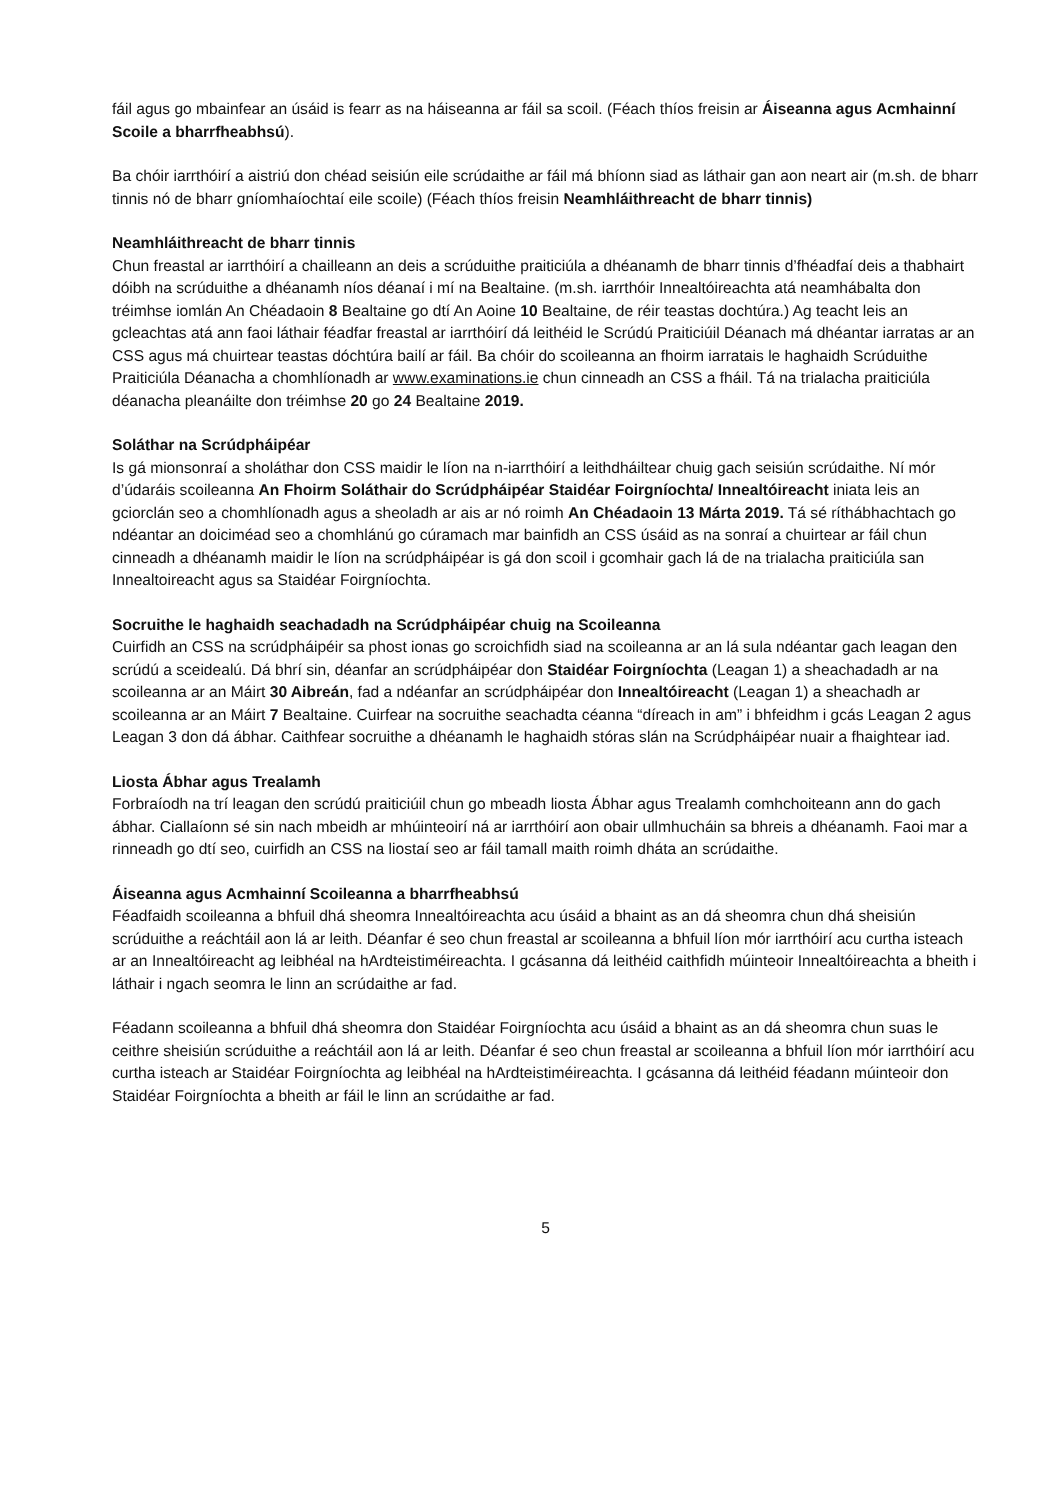fáil agus go mbainfear an úsáid is fearr as na háiseanna ar fáil sa scoil. (Féach thíos freisin ar Áiseanna agus Acmhainní Scoile a bharrfheabhsú).
Ba chóir iarrthóirí a aistriú don chéad seisiún eile scrúdaithe ar fáil má bhíonn siad as láthair gan aon neart air (m.sh. de bharr tinnis nó de bharr gníomhaíochtaí eile scoile) (Féach thíos freisin Neamhláithreacht de bharr tinnis)
Neamhláithreacht de bharr tinnis
Chun freastal ar iarrthóirí a chailleann an deis a scrúduithe praiticiúla a dhéanamh de bharr tinnis d’fhéadfaí deis a thabhairt dóibh na scrúduithe a dhéanamh níos déanaí i mí na Bealtaine. (m.sh. iarrthóir Innealtóireachta atá neamhábalta don tréimhse iomlán An Chéadaoin 8 Bealtaine go dtí An Aoine 10 Bealtaine, de réir teastas dochtúra.) Ag teacht leis an gcleachtas atá ann faoi láthair féadfar freastal ar iarrthóirí dá leithéid le Scrúdú Praiticiúil Déanach má dhéantar iarratas ar an CSS agus má chuirtear teastas dóchtúra bailí ar fáil. Ba chóir do scoileanna an fhoirm iarratais le haghaidh Scrúduithe Praiticiúla Déanacha a chomhlíonadh ar www.examinations.ie chun cinneadh an CSS a fháil. Tá na trialacha praiticiúla déanacha pleanáilte don tréimhse 20 go 24 Bealtaine 2019.
Soláthar na Scrúdpháipéar
Is gá mionsonraí a sholáthar don CSS maidir le líon na n-iarrthóirí a leithdháiltear chuig gach seisiún scrúdaithe. Ní mór d’údaráis scoileanna An Fhoirm Soláthair do Scrúdpháipéar Staidéar Foirgníochta/ Innealtóireacht iniata leis an gciorclán seo a chomhlíonadh agus a sheoladh ar ais ar nó roimh An Chéadaoin 13 Márta 2019. Tá sé ríthábhachtach go ndéantar an doiciméad seo a chomhlánú go cúramach mar bainfidh an CSS úsáid as na sonraí a chuirtear ar fáil chun cinneadh a dhéanamh maidir le líon na scrúdpháipéar is gá don scoil i gcomhair gach lá de na trialacha praiticiúla san Innealtoireacht agus sa Staidéar Foirgníochta.
Socruithe le haghaidh seachadadh na Scrúdpháipéar chuig na Scoileanna
Cuirfidh an CSS na scrúdpháipéir sa phost ionas go scroichfidh siad na scoileanna ar an lá sula ndéantar gach leagan den scrúdú a sceidealú. Dá bhrí sin, déanfar an scrúdpháipéar don Staidéar Foirgníochta (Leagan 1) a sheachadadh ar na scoileanna ar an Máirt 30 Aibreán, fad a ndéanfar an scrúdpháipéar don Innealtóireacht (Leagan 1) a sheachadh ar scoileanna ar an Máirt 7 Bealtaine. Cuirfear na socruithe seachadta céanna “díreach in am” i bhfeidhm i gcás Leagan 2 agus Leagan 3 don dá ábhar. Caithfear socruithe a dhéanamh le haghaidh stóras slán na Scrúdpháipéar nuair a fhaightear iad.
Liosta Ábhar agus Trealamh
Forbraíodh na trí leagan den scrúdú praiticiúil chun go mbeadh liosta Ábhar agus Trealamh comhchoiteann ann do gach ábhar. Ciallaíonn sé sin nach mbeidh ar mhúinteoirí ná ar iarrthóirí aon obair ullmhucháin sa bhreis a dhéanamh. Faoi mar a rinneadh go dtí seo, cuirfidh an CSS na liostaí seo ar fáil tamall maith roimh dháta an scrúdaithe.
Áiseanna agus Acmhainní Scoileanna a bharrfheabhsú
Féadfaidh scoileanna a bhfuil dhá sheomra Innealtóireachta acu úsáid a bhaint as an dá sheomra chun dhá sheisiún scrúduithe a reáchtáil aon lá ar leith. Déanfar é seo chun freastal ar scoileanna a bhfuil líon mór iarrthóirí acu curtha isteach ar an Innealtóireacht ag leibhéal na hArdteistiméireachta. I gcásanna dá leithéid caithfidh múinteoir Innealtóireachta a bheith i láthair i ngach seomra le linn an scrúdaithe ar fad.
Féadann scoileanna a bhfuil dhá sheomra don Staidéar Foirgníochta acu úsáid a bhaint as an dá sheomra chun suas le ceithre sheisiún scrúduithe a reáchtáil aon lá ar leith. Déanfar é seo chun freastal ar scoileanna a bhfuil líon mór iarrthóirí acu curtha isteach ar Staidéar Foirgníochta ag leibhéal na hArdteistiméireachta. I gcásanna dá leithéid féadann múinteoir don Staidéar Foirgníochta a bheith ar fáil le linn an scrúdaithe ar fad.
5